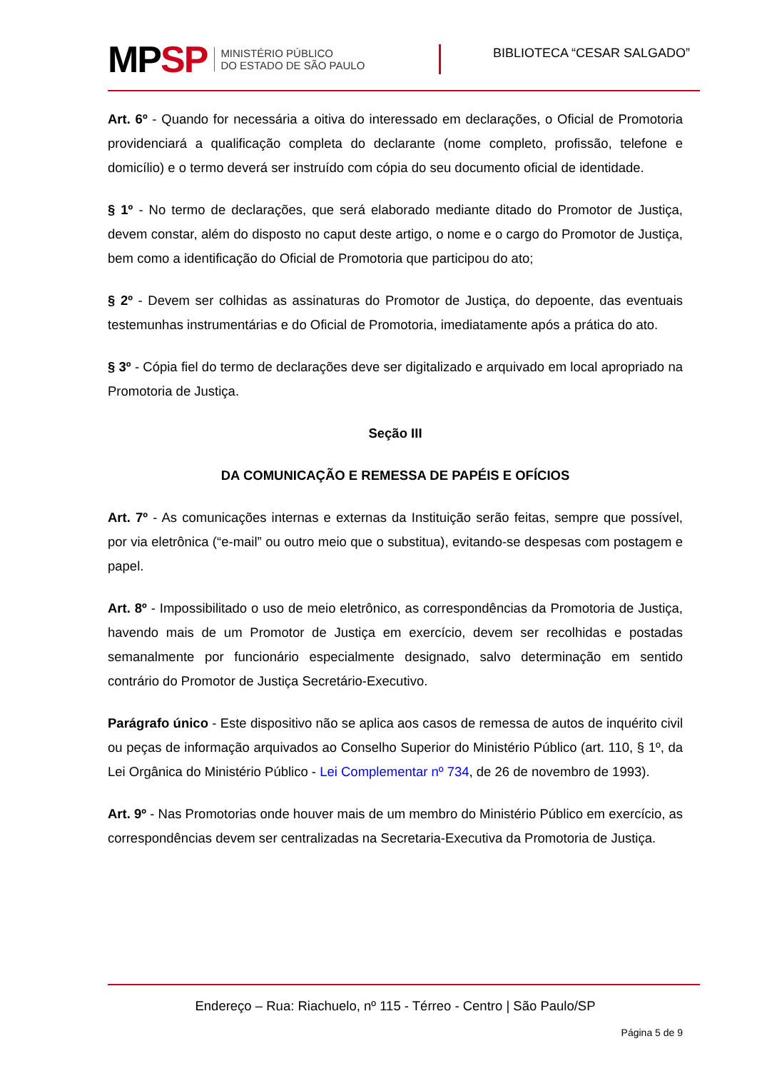MPSP
MINISTÉRIO PÚBLICO
DO ESTADO DE SÃO PAULO
BIBLIOTECA “CESAR SALGADO”
Art. 6º - Quando for necessária a oitiva do interessado em declarações, o Oficial de Promotoria providenciará a qualificação completa do declarante (nome completo, profissão, telefone e domicílio) e o termo deverá ser instruído com cópia do seu documento oficial de identidade.
§ 1º - No termo de declarações, que será elaborado mediante ditado do Promotor de Justiça, devem constar, além do disposto no caput deste artigo, o nome e o cargo do Promotor de Justiça, bem como a identificação do Oficial de Promotoria que participou do ato;
§ 2º - Devem ser colhidas as assinaturas do Promotor de Justiça, do depoente, das eventuais testemunhas instrumentárias e do Oficial de Promotoria, imediatamente após a prática do ato.
§ 3º - Cópia fiel do termo de declarações deve ser digitalizado e arquivado em local apropriado na Promotoria de Justiça.
Seção III
DA COMUNICAÇÃO E REMESSA DE PAPÉIS E OFÍCIOS
Art. 7º - As comunicações internas e externas da Instituição serão feitas, sempre que possível, por via eletrônica (“e-mail” ou outro meio que o substitua), evitando-se despesas com postagem e papel.
Art. 8º - Impossibilitado o uso de meio eletrônico, as correspondências da Promotoria de Justiça, havendo mais de um Promotor de Justiça em exercício, devem ser recolhidas e postadas semanalmente por funcionário especialmente designado, salvo determinação em sentido contrário do Promotor de Justiça Secretário-Executivo.
Parágrafo único - Este dispositivo não se aplica aos casos de remessa de autos de inquérito civil ou peças de informação arquivados ao Conselho Superior do Ministério Público (art. 110, § 1º, da Lei Orgânica do Ministério Público - Lei Complementar nº 734, de 26 de novembro de 1993).
Art. 9º - Nas Promotorias onde houver mais de um membro do Ministério Público em exercício, as correspondências devem ser centralizadas na Secretaria-Executiva da Promotoria de Justiça.
Endereço – Rua: Riachuelo, nº 115 - Térreo - Centro | São Paulo/SP
Página 5 de 9